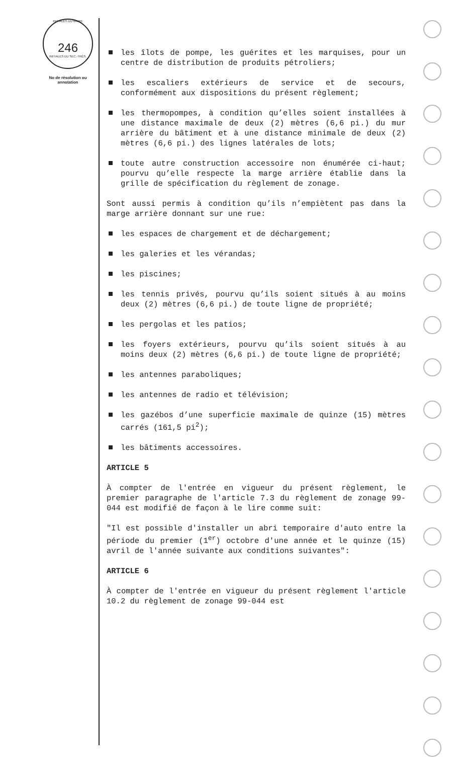INITIALES DU MAIRE
246
INITIALES DU SEC.-TRÉS.
No de résolution ou annotation
les îlots de pompe, les guérites et les marquises, pour un centre de distribution de produits pétroliers;
les escaliers extérieurs de service et de secours, conformément aux dispositions du présent règlement;
les thermopompes, à condition qu’elles soient installées à une distance maximale de deux (2) mètres (6,6 pi.) du mur arrière du bâtiment et à une distance minimale de deux (2) mètres (6,6 pi.) des lignes latérales de lots;
toute autre construction accessoire non énumérée ci-haut; pourvu qu’elle respecte la marge arrière établie dans la grille de spécification du règlement de zonage.
Sont aussi permis à condition qu’ils n’empiètent pas dans la marge arrière donnant sur une rue:
les espaces de chargement et de déchargement;
les galeries et les vérandas;
les piscines;
les tennis privés, pourvu qu’ils soient situés à au moins deux (2) mètres (6,6 pi.) de toute ligne de propriété;
les pergolas et les patios;
les foyers extérieurs, pourvu qu’ils soient situés à au moins deux (2) mètres (6,6 pi.) de toute ligne de propriété;
les antennes paraboliques;
les antennes de radio et télévision;
les gazébos d’une superficie maximale de quinze (15) mètres carrés (161,5 pi<sup>2</sup>);
les bâtiments accessoires.
ARTICLE 5
À compter de l'entrée en vigueur du présent règlement, le premier paragraphe de l'article 7.3 du règlement de zonage 99-044 est modifié de façon à le lire comme suit:
"Il est possible d'installer un abri temporaire d'auto entre la période du premier (1<sup>er</sup>) octobre d'une année et le quinze (15) avril de l'année suivante aux conditions suivantes":
ARTICLE 6
À compter de l'entrée en vigueur du présent règlement l'article 10.2 du règlement de zonage 99-044 est